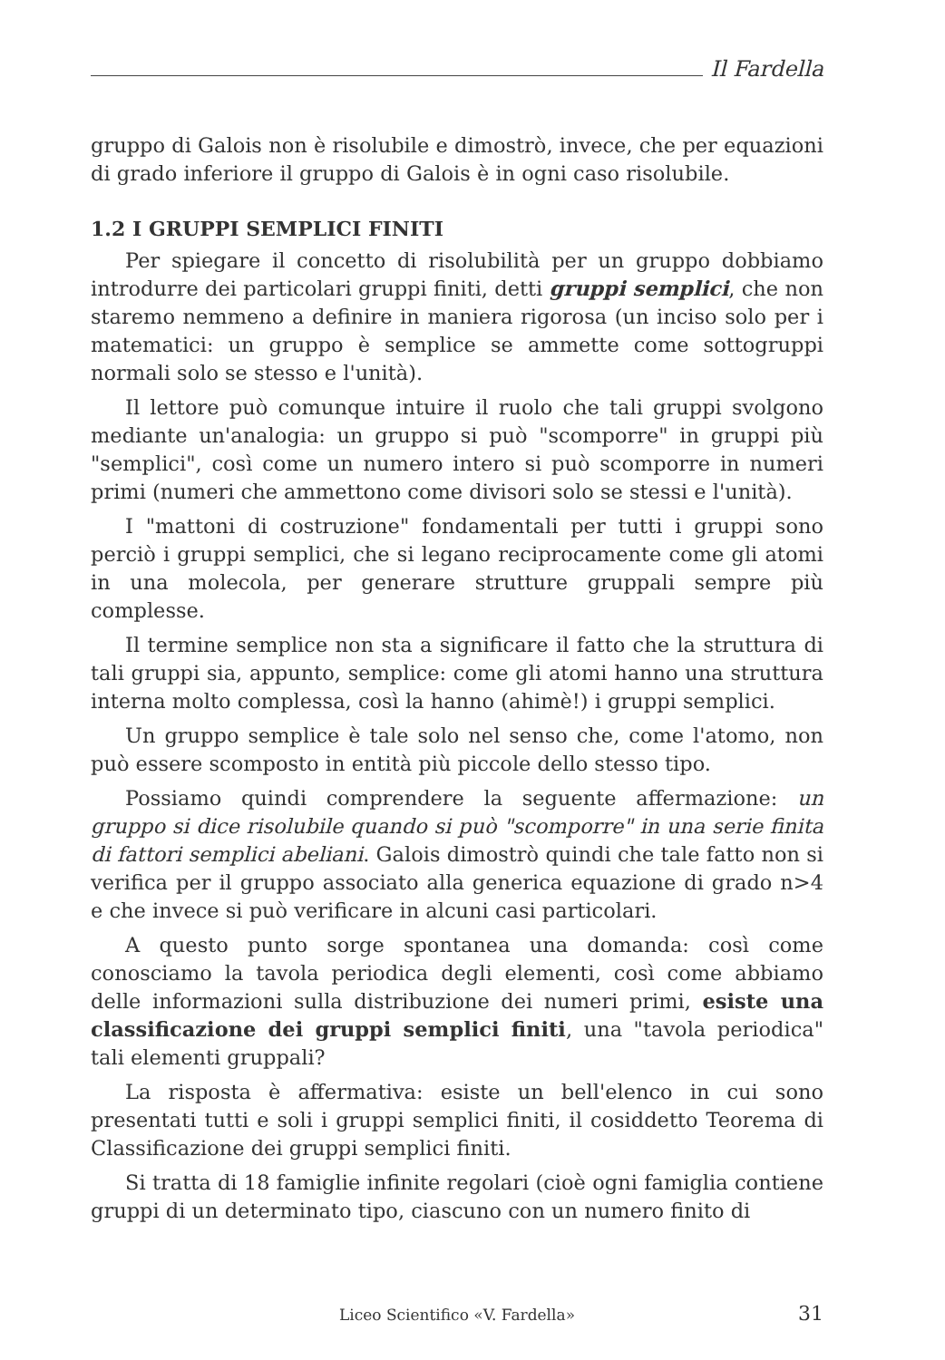Il Fardella
gruppo di Galois non è risolubile e dimostrò, invece, che per equazioni di grado inferiore il gruppo di Galois è in ogni caso risolubile.
1.2 I GRUPPI SEMPLICI FINITI
Per spiegare il concetto di risolubilità per un gruppo dobbiamo introdurre dei particolari gruppi finiti, detti gruppi semplici, che non staremo nemmeno a definire in maniera rigorosa (un inciso solo per i matematici: un gruppo è semplice se ammette come sottogruppi normali solo se stesso e l'unità).
Il lettore può comunque intuire il ruolo che tali gruppi svolgono mediante un'analogia: un gruppo si può "scomporre" in gruppi più "semplici", così come un numero intero si può scomporre in numeri primi (numeri che ammettono come divisori solo se stessi e l'unità).
I "mattoni di costruzione" fondamentali per tutti i gruppi sono perciò i gruppi semplici, che si legano reciprocamente come gli atomi in una molecola, per generare strutture gruppali sempre più complesse.
Il termine semplice non sta a significare il fatto che la struttura di tali gruppi sia, appunto, semplice: come gli atomi hanno una struttura interna molto complessa, così la hanno (ahimè!) i gruppi semplici.
Un gruppo semplice è tale solo nel senso che, come l'atomo, non può essere scomposto in entità più piccole dello stesso tipo.
Possiamo quindi comprendere la seguente affermazione: un gruppo si dice risolubile quando si può "scomporre" in una serie finita di fattori semplici abeliani. Galois dimostrò quindi che tale fatto non si verifica per il gruppo associato alla generica equazione di grado n>4 e che invece si può verificare in alcuni casi particolari.
A questo punto sorge spontanea una domanda: così come conosciamo la tavola periodica degli elementi, così come abbiamo delle informazioni sulla distribuzione dei numeri primi, esiste una classificazione dei gruppi semplici finiti, una "tavola periodica" tali elementi gruppali?
La risposta è affermativa: esiste un bell'elenco in cui sono presentati tutti e soli i gruppi semplici finiti, il cosiddetto Teorema di Classificazione dei gruppi semplici finiti.
Si tratta di 18 famiglie infinite regolari (cioè ogni famiglia contiene gruppi di un determinato tipo, ciascuno con un numero finito di
Liceo Scientifico «V. Fardella» 31